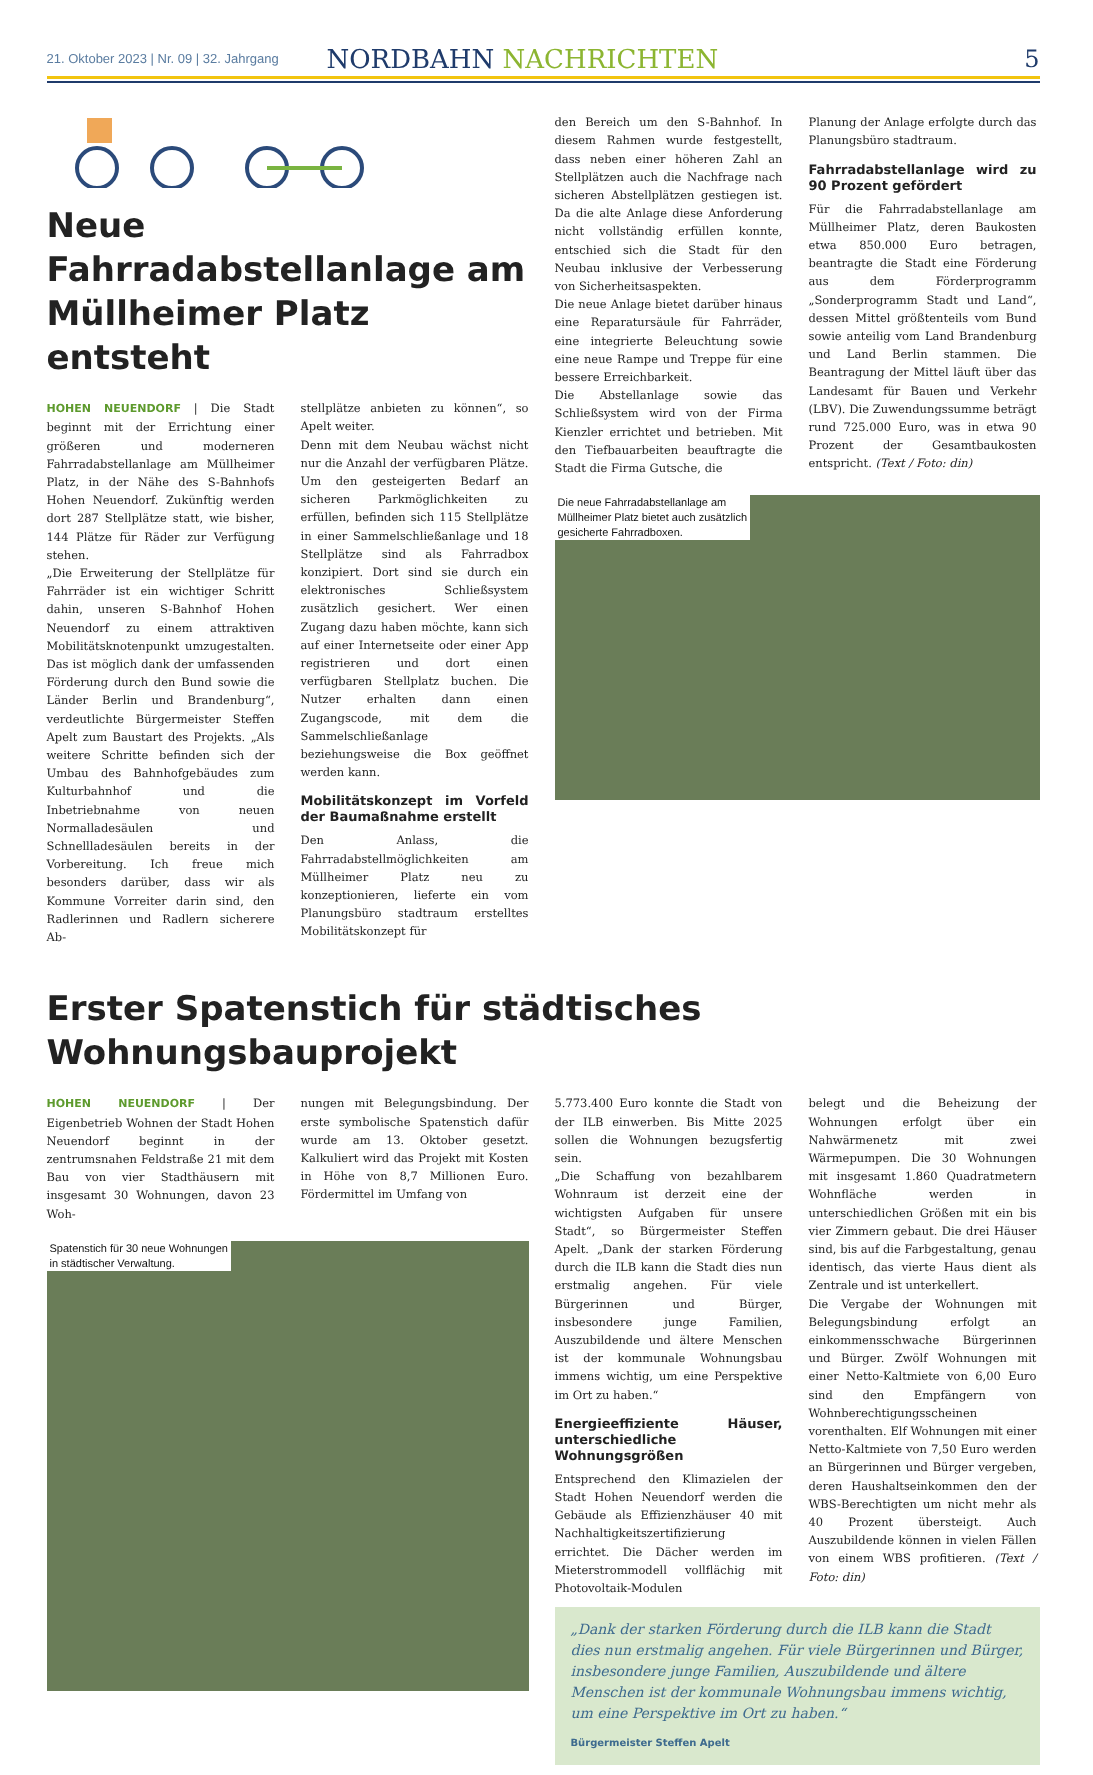21. Oktober 2023 | Nr. 09 | 32. Jahrgang
NORDBAHN NACHRICHTEN
5
Neue Fahrradabstellanlage am Müllheimer Platz entsteht
HOHEN NEUENDORF | Die Stadt beginnt mit der Errichtung einer größeren und moderneren Fahrradabstellanlage am Müllheimer Platz, in der Nähe des S-Bahnhofs Hohen Neuendorf. Zukünftig werden dort 287 Stellplätze statt, wie bisher, 144 Plätze für Räder zur Verfügung stehen.
„Die Erweiterung der Stellplätze für Fahrräder ist ein wichtiger Schritt dahin, unseren S-Bahnhof Hohen Neuendorf zu einem attraktiven Mobilitätsknotenpunkt umzugestalten. Das ist möglich dank der umfassenden Förderung durch den Bund sowie die Länder Berlin und Brandenburg“, verdeutlichte Bürgermeister Steffen Apelt zum Baustart des Projekts. „Als weitere Schritte befinden sich der Umbau des Bahnhofgebäudes zum Kulturbahnhof und die Inbetriebnahme von neuen Normalladesäulen und Schnellladesäulen bereits in der Vorbereitung. Ich freue mich besonders darüber, dass wir als Kommune Vorreiter darin sind, den Radlerinnen und Radlern sicherere Ab-
stellplätze anbieten zu können“, so Apelt weiter.
Denn mit dem Neubau wächst nicht nur die Anzahl der verfügbaren Plätze. Um den gesteigerten Bedarf an sicheren Parkmöglichkeiten zu erfüllen, befinden sich 115 Stellplätze in einer Sammelschließanlage und 18 Stellplätze sind als Fahrradbox konzipiert. Dort sind sie durch ein elektronisches Schließsystem zusätzlich gesichert. Wer einen Zugang dazu haben möchte, kann sich auf einer Internetseite oder einer App registrieren und dort einen verfügbaren Stellplatz buchen. Die Nutzer erhalten dann einen Zugangscode, mit dem die Sammelschließanlage beziehungsweise die Box geöffnet werden kann.
Mobilitätskonzept im Vorfeld der Baumaßnahme erstellt
Den Anlass, die Fahrradabstellmöglichkeiten am Müllheimer Platz neu zu konzeptionieren, lieferte ein vom Planungsbüro stadtraum erstelltes Mobilitätskonzept für
den Bereich um den S-Bahnhof. In diesem Rahmen wurde festgestellt, dass neben einer höheren Zahl an Stellplätzen auch die Nachfrage nach sicheren Abstellplätzen gestiegen ist. Da die alte Anlage diese Anforderung nicht vollständig erfüllen konnte, entschied sich die Stadt für den Neubau inklusive der Verbesserung von Sicherheitsaspekten.
Die neue Anlage bietet darüber hinaus eine Reparatursäule für Fahrräder, eine integrierte Beleuchtung sowie eine neue Rampe und Treppe für eine bessere Erreichbarkeit.
Die Abstellanlage sowie das Schließsystem wird von der Firma Kienzler errichtet und betrieben. Mit den Tiefbauarbeiten beauftragte die Stadt die Firma Gutsche, die
Planung der Anlage erfolgte durch das Planungsbüro stadtraum.
Fahrradabstellanlage wird zu 90 Prozent gefördert
Für die Fahrradabstellanlage am Müllheimer Platz, deren Baukosten etwa 850.000 Euro betragen, beantragte die Stadt eine Förderung aus dem Förderprogramm „Sonderprogramm Stadt und Land“, dessen Mittel größtenteils vom Bund sowie anteilig vom Land Brandenburg und Land Berlin stammen. Die Beantragung der Mittel läuft über das Landesamt für Bauen und Verkehr (LBV). Die Zuwendungssumme beträgt rund 725.000 Euro, was in etwa 90 Prozent der Gesamtbaukosten entspricht. (Text / Foto: din)
Die neue Fahrradabstellanlage am
Müllheimer Platz bietet auch zusätzlich
gesicherte Fahrradboxen.
Erster Spatenstich für städtisches Wohnungsbauprojekt
HOHEN NEUENDORF | Der Eigenbetrieb Wohnen der Stadt Hohen Neuendorf beginnt in der zentrumsnahen Feldstraße 21 mit dem Bau von vier Stadthäusern mit insgesamt 30 Wohnungen, davon 23 Woh-
nungen mit Belegungsbindung. Der erste symbolische Spatenstich dafür wurde am 13. Oktober gesetzt. Kalkuliert wird das Projekt mit Kosten in Höhe von 8,7 Millionen Euro. Fördermittel im Umfang von
Spatenstich für 30 neue Wohnungen
in städtischer Verwaltung.
5.773.400 Euro konnte die Stadt von der ILB einwerben. Bis Mitte 2025 sollen die Wohnungen bezugsfertig sein.
„Die Schaffung von bezahlbarem Wohnraum ist derzeit eine der wichtigsten Aufgaben für unsere Stadt“, so Bürgermeister Steffen Apelt. „Dank der starken Förderung durch die ILB kann die Stadt dies nun erstmalig angehen. Für viele Bürgerinnen und Bürger, insbesondere junge Familien, Auszubildende und ältere Menschen ist der kommunale Wohnungsbau immens wichtig, um eine Perspektive im Ort zu haben.“
Energieeffiziente Häuser, unterschiedliche Wohnungsgrößen
Entsprechend den Klimazielen der Stadt Hohen Neuendorf werden die Gebäude als Effizienzhäuser 40 mit Nachhaltigkeitszertifizierung errichtet. Die Dächer werden im Mieterstrommodell vollflächig mit Photovoltaik-Modulen
belegt und die Beheizung der Wohnungen erfolgt über ein Nahwärmenetz mit zwei Wärmepumpen. Die 30 Wohnungen mit insgesamt 1.860 Quadratmetern Wohnfläche werden in unterschiedlichen Größen mit ein bis vier Zimmern gebaut. Die drei Häuser sind, bis auf die Farbgestaltung, genau identisch, das vierte Haus dient als Zentrale und ist unterkellert.
Die Vergabe der Wohnungen mit Belegungsbindung erfolgt an einkommensschwache Bürgerinnen und Bürger. Zwölf Wohnungen mit einer Netto-Kaltmiete von 6,00 Euro sind den Empfängern von Wohnberechtigungsscheinen vorenthalten. Elf Wohnungen mit einer Netto-Kaltmiete von 7,50 Euro werden an Bürgerinnen und Bürger vergeben, deren Haushaltseinkommen den der WBS-Berechtigten um nicht mehr als 40 Prozent übersteigt. Auch Auszubildende können in vielen Fällen von einem WBS profitieren. (Text / Foto: din)
„Dank der starken Förderung durch die ILB kann die Stadt dies nun erstmalig angehen. Für viele Bürgerinnen und Bürger, insbesondere junge Familien, Auszubildende und ältere Menschen ist der kommunale Wohnungsbau immens wichtig, um eine Perspektive im Ort zu haben.“Bürgermeister Steffen Apelt